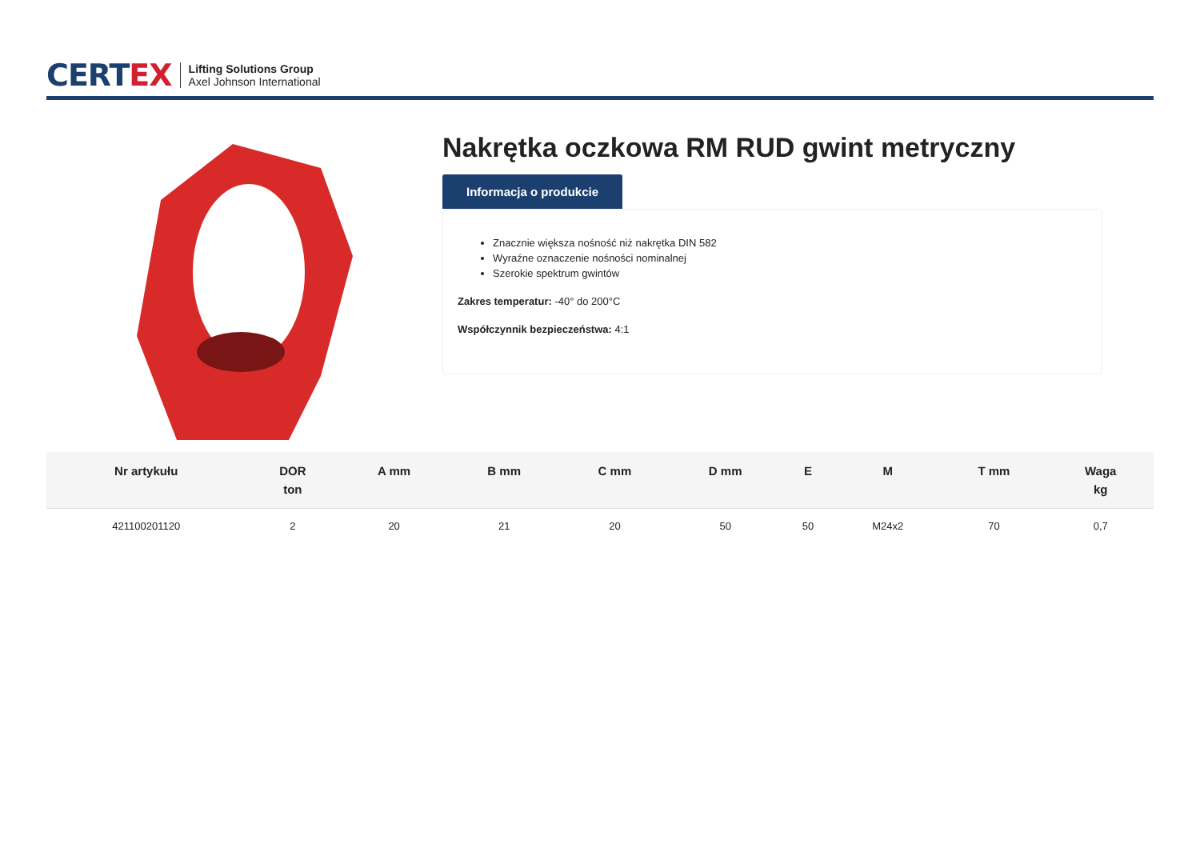CERTEX
Lifting Solutions Group
Axel Johnson International
Nakrętka oczkowa RM RUD gwint metryczny
Informacja o produkcie
Znacznie większa nośność niż nakrętka DIN 582
Wyraźne oznaczenie nośności nominalnej
Szerokie spektrum gwintów
Zakres temperatur: -40° do 200°C
Współczynnik bezpieczeństwa: 4:1
| Nr artykułu | DOR ton | A mm | B mm | C mm | D mm | E | M | T mm | Waga kg |
| --- | --- | --- | --- | --- | --- | --- | --- | --- | --- |
| 421100201120 | 2 | 20 | 21 | 20 | 50 | 50 | M24x2 | 70 | 0,7 |